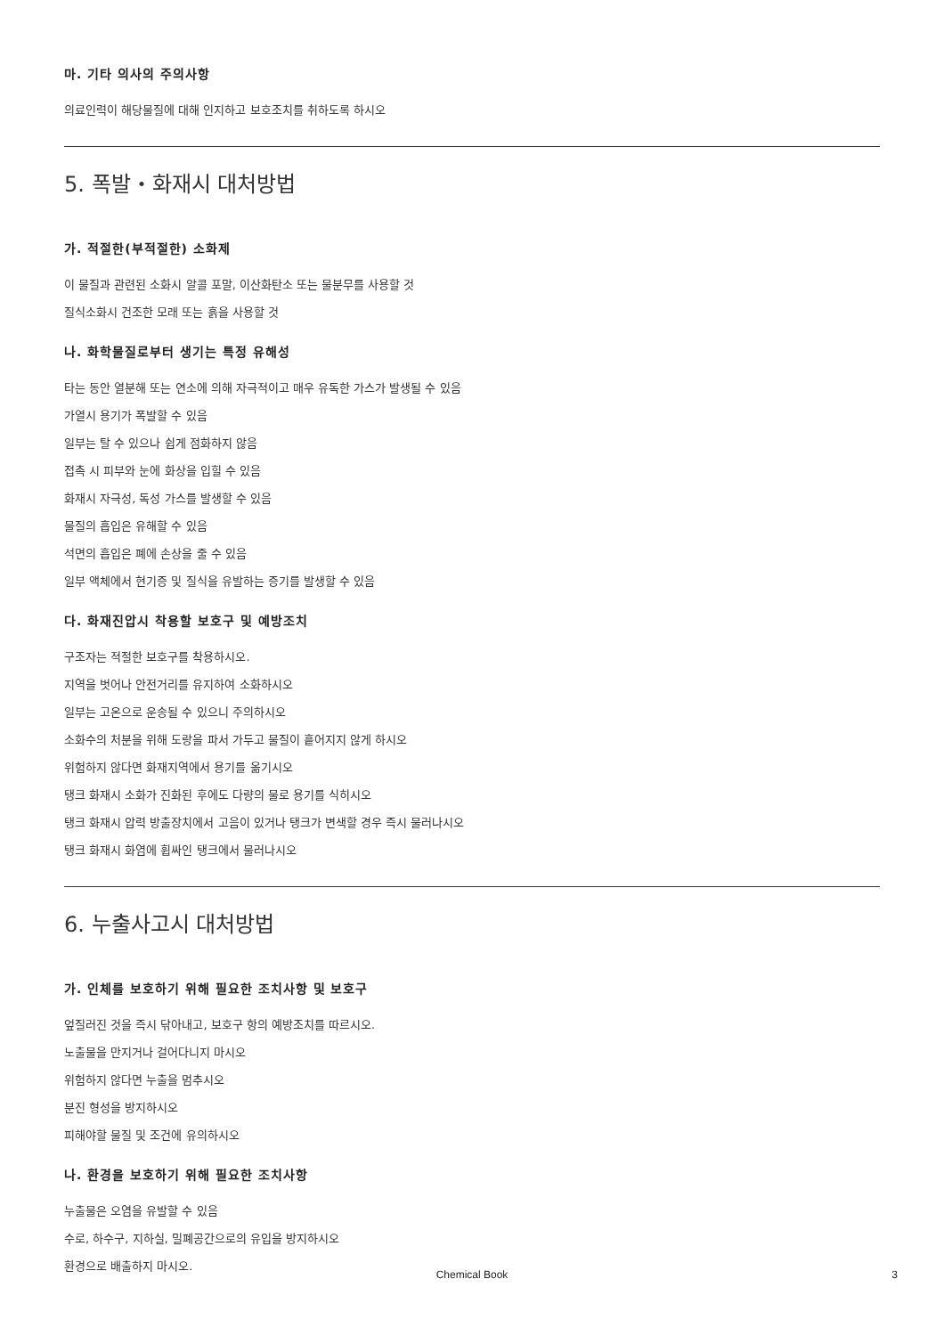마. 기타 의사의 주의사항
의료인력이 해당물질에 대해 인지하고 보호조치를 취하도록 하시오
5. 폭발・화재시 대처방법
가. 적절한(부적절한) 소화제
이 물질과 관련된 소화시 알콜 포말, 이산화탄소 또는 물분무를 사용할 것
질식소화시 건조한 모래 또는 흙을 사용할 것
나. 화학물질로부터 생기는 특정 유해성
타는 동안 열분해 또는 연소에 의해 자극적이고 매우 유독한 가스가 발생될 수 있음
가열시 용기가 폭발할 수 있음
일부는 탈 수 있으나 쉽게 점화하지 않음
접촉 시 피부와 눈에 화상을 입힐 수 있음
화재시 자극성, 독성 가스를 발생할 수 있음
물질의 흡입은 유해할 수 있음
석면의 흡입은 폐에 손상을 줄 수 있음
일부 액체에서 현기증 및 질식을 유발하는 증기를 발생할 수 있음
다. 화재진압시 착용할 보호구 및 예방조치
구조자는 적절한 보호구를 착용하시오.
지역을 벗어나 안전거리를 유지하여 소화하시오
일부는 고온으로 운송될 수 있으니 주의하시오
소화수의 처분을 위해 도랑을 파서 가두고 물질이 흩어지지 않게 하시오
위험하지 않다면 화재지역에서 용기를 옮기시오
탱크 화재시 소화가 진화된 후에도 다량의 물로 용기를 식히시오
탱크 화재시 압력 방출장치에서 고음이 있거나 탱크가 변색할 경우 즉시 물러나시오
탱크 화재시 화염에 휩싸인 탱크에서 물러나시오
6. 누출사고시 대처방법
가. 인체를 보호하기 위해 필요한 조치사항 및 보호구
엎질러진 것을 즉시 닦아내고, 보호구 항의 예방조치를 따르시오.
노출물을 만지거나 걸어다니지 마시오
위험하지 않다면 누출을 멈추시오
분진 형성을 방지하시오
피해야할 물질 및 조건에 유의하시오
나. 환경을 보호하기 위해 필요한 조치사항
누출물은 오염을 유발할 수 있음
수로, 하수구, 지하실, 밀폐공간으로의 유입을 방지하시오
환경으로 배출하지 마시오.
Chemical Book
3